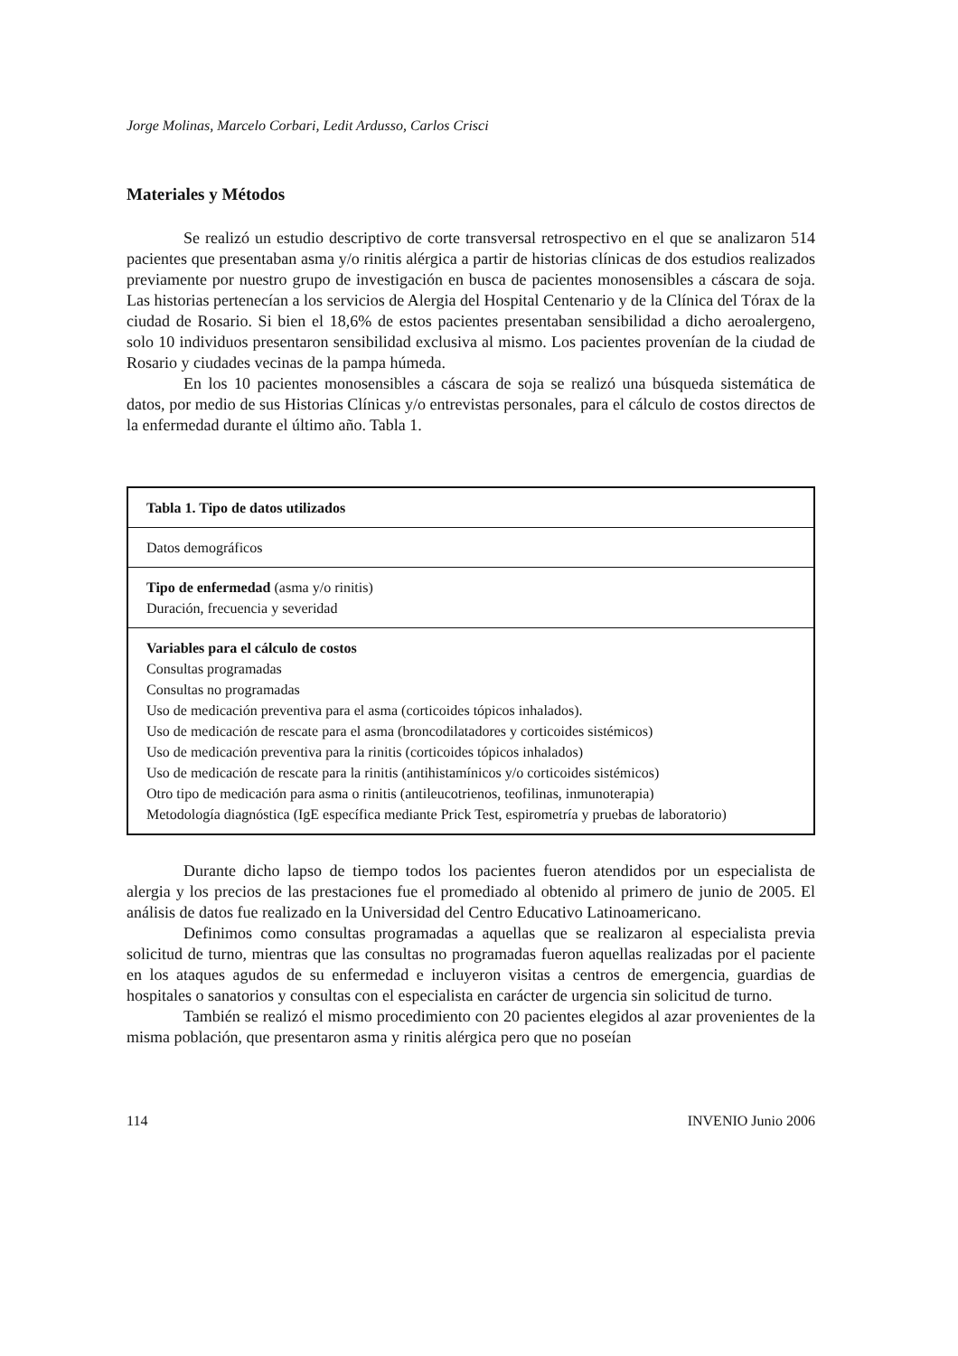Jorge Molinas, Marcelo Corbari, Ledit Ardusso, Carlos Crisci
Materiales y Métodos
Se realizó un estudio descriptivo de corte transversal retrospectivo en el que se analizaron 514 pacientes que presentaban asma y/o rinitis alérgica a partir de historias clínicas de dos estudios realizados previamente por nuestro grupo de investigación en busca de pacientes monosensibles a cáscara de soja. Las historias pertenecían a los servicios de Alergia del Hospital Centenario y de la Clínica del Tórax de la ciudad de Rosario. Si bien el 18,6% de estos pacientes presentaban sensibilidad a dicho aeroalergeno, solo 10 individuos presentaron sensibilidad exclusiva al mismo. Los pacientes provenían de la ciudad de Rosario y ciudades vecinas de la pampa húmeda.
En los 10 pacientes monosensibles a cáscara de soja se realizó una búsqueda sistemática de datos, por medio de sus Historias Clínicas y/o entrevistas personales, para el cálculo de costos directos de la enfermedad durante el último año. Tabla 1.
| Tabla 1. Tipo de datos utilizados |
| --- |
| Datos demográficos |
| Tipo de enfermedad (asma y/o rinitis) Duración, frecuencia y severidad |
| Variables para el cálculo de costos Consultas programadas Consultas no programadas Uso de medicación preventiva para el asma (corticoides tópicos inhalados). Uso de medicación de rescate para el asma (broncodilatadores y corticoides sistémicos) Uso de medicación preventiva para la rinitis (corticoides tópicos inhalados) Uso de medicación de rescate para la rinitis (antihistamínicos y/o corticoides sistémicos) Otro tipo de medicación para asma o rinitis (antileucotrienos, teofilinas, inmunoterapia) Metodología diagnóstica (IgE específica mediante Prick Test, espirometría y pruebas de laboratorio) |
Durante dicho lapso de tiempo todos los pacientes fueron atendidos por un especialista de alergia y los precios de las prestaciones fue el promediado al obtenido al primero de junio de 2005. El análisis de datos fue realizado en la Universidad del Centro Educativo Latinoamericano.
Definimos como consultas programadas a aquellas que se realizaron al especialista previa solicitud de turno, mientras que las consultas no programadas fueron aquellas realizadas por el paciente en los ataques agudos de su enfermedad e incluyeron visitas a centros de emergencia, guardias de hospitales o sanatorios y consultas con el especialista en carácter de urgencia sin solicitud de turno.
También se realizó el mismo procedimiento con 20 pacientes elegidos al azar provenientes de la misma población, que presentaron asma y rinitis alérgica pero que no poseían
114 INVENIO Junio 2006